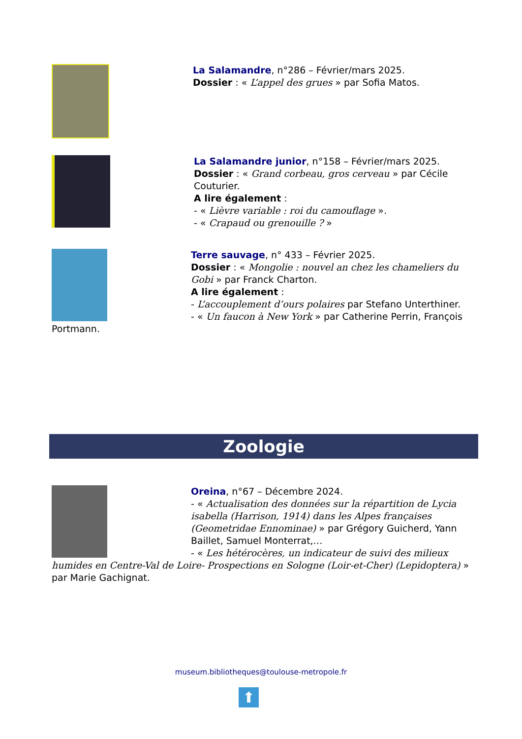La Salamandre, n°286 – Février/mars 2025.
Dossier : « L’appel des grues » par Sofia Matos.
La Salamandre junior, n°158 – Février/mars 2025.
Dossier : « Grand corbeau, gros cerveau » par Cécile Couturier.
A lire également :
- « Lièvre variable : roi du camouflage ».
- « Crapaud ou grenouille ? »
Terre sauvage, n° 433 – Février 2025.
Dossier : « Mongolie : nouvel an chez les chameliers du Gobi » par Franck Charton.
A lire également :
- L’accouplement d’ours polaires par Stefano Unterthiner.
- « Un faucon à New York » par Catherine Perrin, François Portmann.
Zoologie
Oreina, n°67 – Décembre 2024.
- « Actualisation des données sur la répartition de Lycia isabella (Harrison, 1914) dans les Alpes françaises (Geometridae Ennominae) » par Grégory Guicherd, Yann Baillet, Samuel Monterrat,…
- « Les hétérocères, un indicateur de suivi des milieux humides en Centre-Val de Loire- Prospections en Sologne (Loir-et-Cher) (Lepidoptera) » par Marie Gachignat.
museum.bibliotheques@toulouse-metropole.fr
⬆